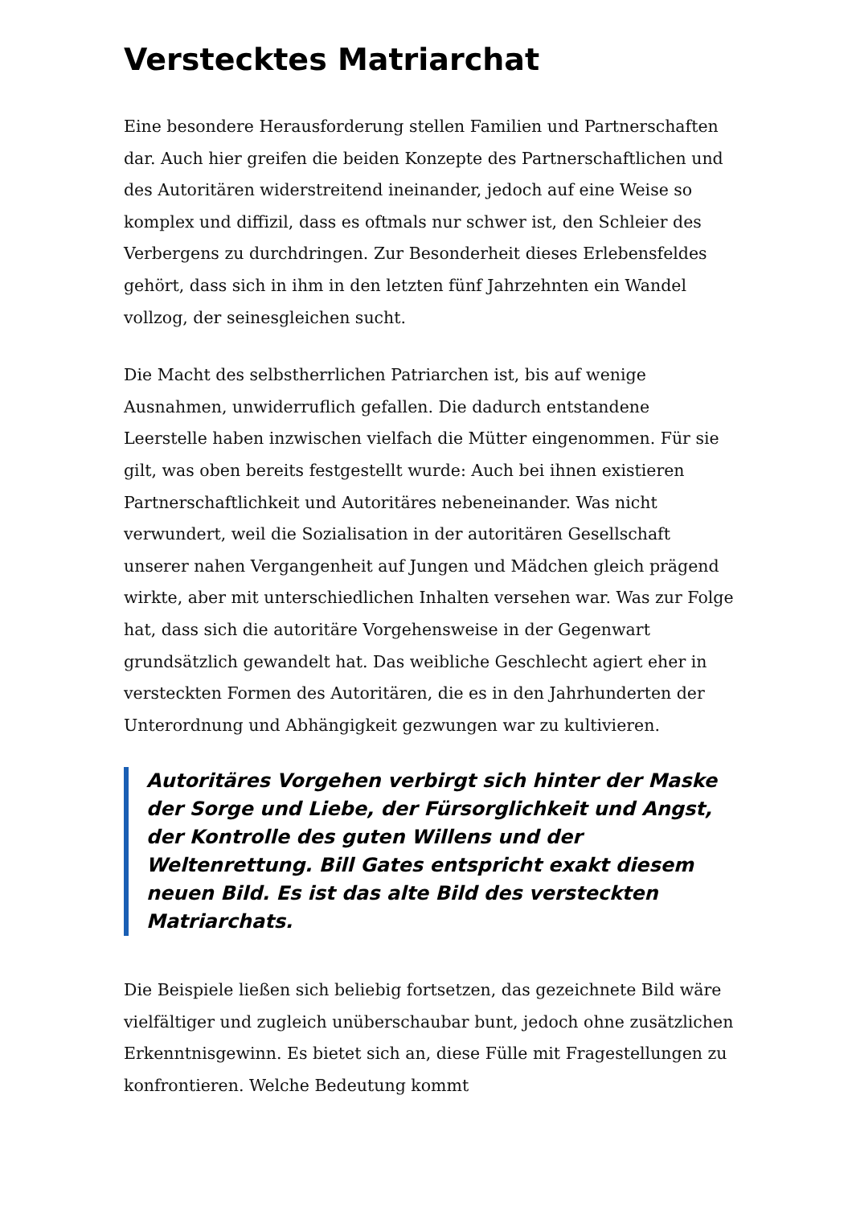Verstecktes Matriarchat
Eine besondere Herausforderung stellen Familien und Partnerschaften dar. Auch hier greifen die beiden Konzepte des Partnerschaftlichen und des Autoritären widerstreitend ineinander, jedoch auf eine Weise so komplex und diffizil, dass es oftmals nur schwer ist, den Schleier des Verbergens zu durchdringen. Zur Besonderheit dieses Erlebensfeldes gehört, dass sich in ihm in den letzten fünf Jahrzehnten ein Wandel vollzog, der seinesgleichen sucht.
Die Macht des selbstherrlichen Patriarchen ist, bis auf wenige Ausnahmen, unwiderruflich gefallen. Die dadurch entstandene Leerstelle haben inzwischen vielfach die Mütter eingenommen. Für sie gilt, was oben bereits festgestellt wurde: Auch bei ihnen existieren Partnerschaftlichkeit und Autoritäres nebeneinander. Was nicht verwundert, weil die Sozialisation in der autoritären Gesellschaft unserer nahen Vergangenheit auf Jungen und Mädchen gleich prägend wirkte, aber mit unterschiedlichen Inhalten versehen war. Was zur Folge hat, dass sich die autoritäre Vorgehensweise in der Gegenwart grundsätzlich gewandelt hat. Das weibliche Geschlecht agiert eher in versteckten Formen des Autoritären, die es in den Jahrhunderten der Unterordnung und Abhängigkeit gezwungen war zu kultivieren.
Autoritäres Vorgehen verbirgt sich hinter der Maske der Sorge und Liebe, der Fürsorglichkeit und Angst, der Kontrolle des guten Willens und der Weltenrettung. Bill Gates entspricht exakt diesem neuen Bild. Es ist das alte Bild des versteckten Matriarchats.
Die Beispiele ließen sich beliebig fortsetzen, das gezeichnete Bild wäre vielfältiger und zugleich unüberschaubar bunt, jedoch ohne zusätzlichen Erkenntnisgewinn. Es bietet sich an, diese Fülle mit Fragestellungen zu konfrontieren. Welche Bedeutung kommt